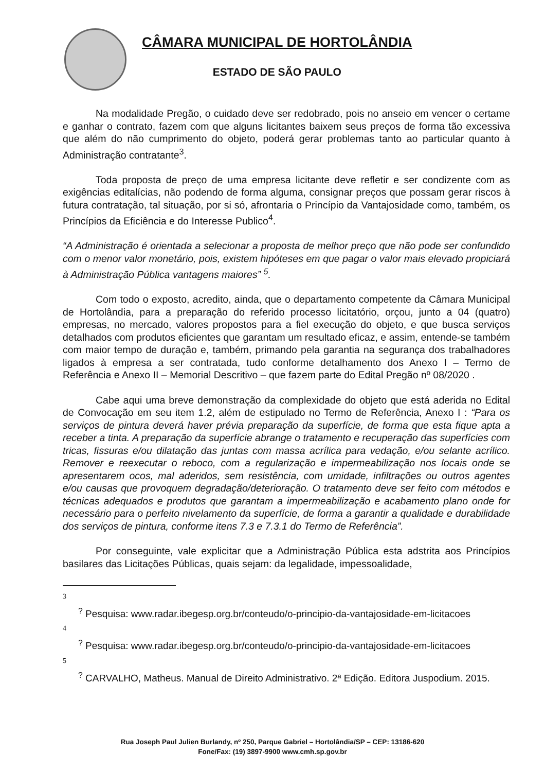CÂMARA MUNICIPAL DE HORTOLÂNDIA
ESTADO DE SÃO PAULO
Na modalidade Pregão, o cuidado deve ser redobrado, pois no anseio em vencer o certame e ganhar o contrato, fazem com que alguns licitantes baixem seus preços de forma tão excessiva que além do não cumprimento do objeto, poderá gerar problemas tanto ao particular quanto à Administração contratante<sup>3</sup>.
Toda proposta de preço de uma empresa licitante deve refletir e ser condizente com as exigências editalícias, não podendo de forma alguma, consignar preços que possam gerar riscos à futura contratação, tal situação, por si só, afrontaria o Princípio da Vantajosidade como, também, os Princípios da Eficiência e do Interesse Publico<sup>4</sup>.
“A Administração é orientada a selecionar a proposta de melhor preço que não pode ser confundido com o menor valor monetário, pois, existem hipóteses em que pagar o valor mais elevado propiciará à Administração Pública vantagens maiores” <sup>5</sup>.
Com todo o exposto, acredito, ainda, que o departamento competente da Câmara Municipal de Hortolândia, para a preparação do referido processo licitatório, orçou, junto a 04 (quatro) empresas, no mercado, valores propostos para a fiel execução do objeto, e que busca serviços detalhados com produtos eficientes que garantam um resultado eficaz, e assim, entende-se também com maior tempo de duração e, também, primando pela garantia na segurança dos trabalhadores ligados à empresa a ser contratada, tudo conforme detalhamento dos Anexo I – Termo de Referência e Anexo II – Memorial Descritivo – que fazem parte do Edital Pregão nº 08/2020 .
Cabe aqui uma breve demonstração da complexidade do objeto que está aderida no Edital de Convocação em seu item 1.2, além de estipulado no Termo de Referência, Anexo I : “Para os serviços de pintura deverá haver prévia preparação da superfície, de forma que esta fique apta a receber a tinta. A preparação da superfície abrange o tratamento e recuperação das superfícies com tricas, fissuras e/ou dilatação das juntas com massa acrílica para vedação, e/ou selante acrílico. Remover e reexecutar o reboco, com a regularização e impermeabilização nos locais onde se apresentarem ocos, mal aderidos, sem resistência, com umidade, infiltrações ou outros agentes e/ou causas que provoquem degradação/deterioração. O tratamento deve ser feito com métodos e técnicas adequados e produtos que garantam a impermeabilização e acabamento plano onde for necessário para o perfeito nivelamento da superfície, de forma a garantir a qualidade e durabilidade dos serviços de pintura, conforme itens 7.3 e 7.3.1 do Termo de Referência”.
Por conseguinte, vale explicitar que a Administração Pública esta adstrita aos Princípios basilares das Licitações Públicas, quais sejam: da legalidade, impessoalidade,
3
<sup>?</sup> Pesquisa: www.radar.ibegesp.org.br/conteudo/o-principio-da-vantajosidade-em-licitacoes
4
<sup>?</sup> Pesquisa: www.radar.ibegesp.org.br/conteudo/o-principio-da-vantajosidade-em-licitacoes
5
<sup>?</sup> CARVALHO, Matheus. Manual de Direito Administrativo. 2ª Edição. Editora Juspodium. 2015.
Rua Joseph Paul Julien Burlandy, nº 250, Parque Gabriel – Hortolândia/SP – CEP: 13186-620
Fone/Fax: (19) 3897-9900 www.cmh.sp.gov.br